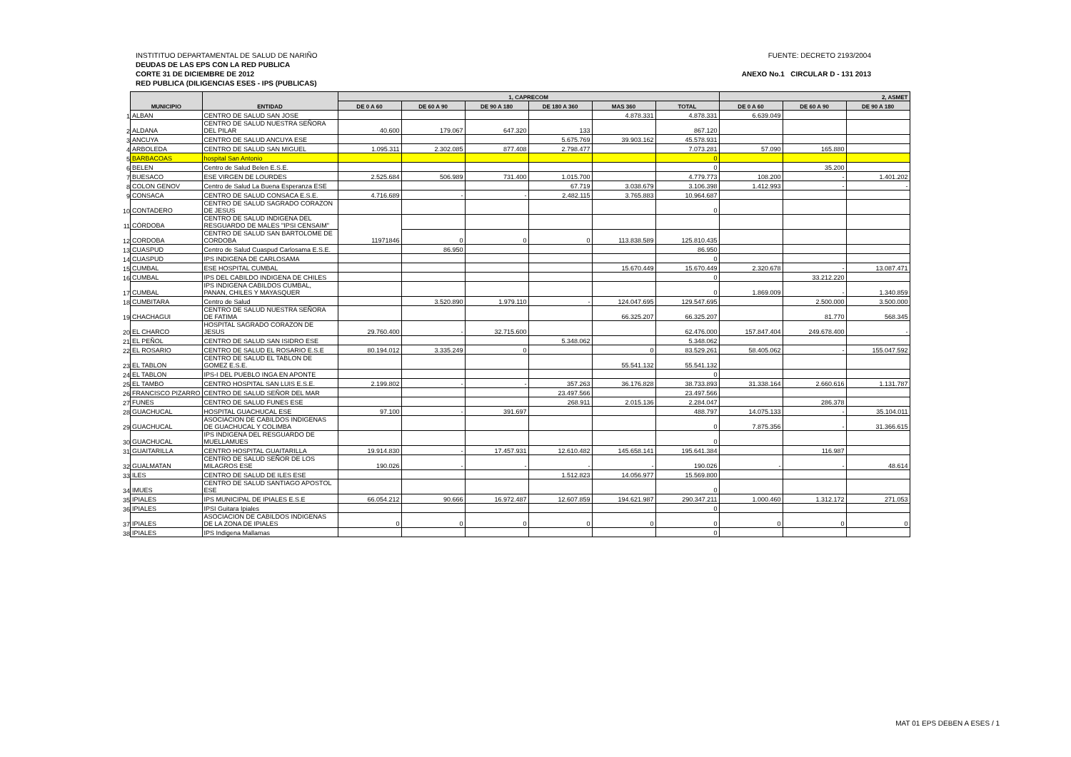INSTITITUO DEPARTAMENTAL DE SALUD DE NARIÑO FUENTE: DECRETO 2193/2004
DEUDAS DE LAS EPS CON LA RED PUBLICA
CORTE 31 DE DICIEMBRE DE 2012 ANEXO No.1 CIRCULAR D - 131 2013
RED PUBLICA (DILIGENCIAS ESES - IPS (PUBLICAS)
| | MUNICIPIO | ENTIDAD | 1, CAPRECOM | | | | | | 2, ASMET | | |
| | | | DE 0 A 60 | DE 60 A 90 | DE 90 A 180 | DE 180 A 360 | MAS 360 | TOTAL | DE 0 A 60 | DE 60 A 90 | DE 90 A 180 |
| 1 | ALBAN | CENTRO DE SALUD SAN JOSE | | | | | 4.878.331 | 4.878.331 | 6.639.049 | | |
| 2 | ALDANA | CENTRO DE SALUD NUESTRA SEÑORA DEL PILAR | 40.600 | 179.067 | 647.320 | 133 | | 867.120 | | | |
| 3 | ANCUYA | CENTRO DE SALUD ANCUYA ESE | | | | 5.675.769 | 39.903.162 | 45.578.931 | | | |
| 4 | ARBOLEDA | CENTRO DE SALUD SAN MIGUEL | 1.095.311 | 2.302.085 | 877.408 | 2.798.477 | | 7.073.281 | 57.090 | 165.880 | |
| 5 | BARBACOAS | hospital San Antonio | | | | | | 0 | | | |
| 6 | BELEN | Centro de Salud Belen E.S.E. | | | | | | 0 | | 35.200 | |
| 7 | BUESACO | ESE VIRGEN DE LOURDES | 2.525.684 | 506.989 | 731.400 | 1.015.700 | | 4.779.773 | 108.200 | - | 1.401.202 |
| 8 | COLON GENOV | Centro de Salud La Buena Esperanza ESE | | | | 67.719 | 3.038.679 | 3.106.398 | 1.412.993 | - | - |
| 9 | CONSACA | CENTRO DE SALUD CONSACA E.S.E. | 4.716.689 | - | - | 2.482.115 | 3.765.883 | 10.964.687 | | | |
| 10 | CONTADERO | CENTRO DE SALUD SAGRADO CORAZON DE JESUS | | | | | | 0 | | | |
| 11 | CÓRDOBA | CENTRO DE SALUD INDIGENA DEL RESGUARDO DE MALES "IPSI CENSAIM" | 11971846 | | | | | | | | |
| 12 | CORDOBA | CENTRO DE SALUD SAN BARTOLOME DE CORDOBA | | 0 | 0 | 0 | 113.838.589 | 125.810.435 | | | |
| 13 | CUASPUD | Centro de Salud Cuaspud Carlosama E.S.E. | | 86.950 | | | | 86.950 | | | |
| 14 | CUASPUD | IPS INDIGENA DE CARLOSAMA | | | | | | 0 | | | |
| 15 | CUMBAL | ESE HOSPITAL CUMBAL | | | | | 15.670.449 | 15.670.449 | 2.320.678 | - | 13.087.471 |
| 16 | CUMBAL | IPS DEL CABILDO INDIGENA DE CHILES | | | | | | 0 | | 33.212.220 | |
| 17 | CUMBAL | IPS INDIGENA CABILDOS CUMBAL, PANAN, CHILES Y MAYASQUER | | | | | | 0 | 1.869.009 | - | 1.340.859 |
| 18 | CUMBITARA | Centro de Salud | | 3.520.890 | 1.979.110 | - | 124.047.695 | 129.547.695 | | 2.500.000 | 3.500.000 |
| 19 | CHACHAGUI | CENTRO DE SALUD NUESTRA SEÑORA DE FATIMA | | | | | 66.325.207 | 66.325.207 | | 81.770 | 568.345 |
| 20 | EL CHARCO | HOSPITAL SAGRADO CORAZON DE JESUS | 29.760.400 | - | 32.715.600 | | | 62.476.000 | 157.847.404 | 249.678.400 | - |
| 21 | EL PEÑOL | CENTRO DE SALUD SAN ISIDRO ESE | | | | 5.348.062 | | 5.348.062 | | | |
| 22 | EL ROSARIO | CENTRO DE SALUD EL ROSARIO E.S.E | 80.194.012 | 3.335.249 | 0 | | 0 | 83.529.261 | 58.405.062 | - | 155.047.592 |
| 23 | EL TABLON | CENTRO DE SALUD EL TABLON DE GOMEZ E.S.E. | | | | | 55.541.132 | 55.541.132 | | | |
| 24 | EL TABLON | IPS-I DEL PUEBLO INGA EN APONTE | | | | | | 0 | | | |
| 25 | EL TAMBO | CENTRO HOSPITAL SAN LUIS E.S.E. | 2.199.802 | - | - | 357.263 | 36.176.828 | 38.733.893 | 31.338.164 | 2.660.616 | 1.131.787 |
| 26 | FRANCISCO PIZARRO | CENTRO DE SALUD SEÑOR DEL MAR | | | | 23.497.566 | | 23.497.566 | | | |
| 27 | FUNES | CENTRO DE SALUD FUNES ESE | | | | 268.911 | 2.015.136 | 2.284.047 | | 286.378 | |
| 28 | GUACHUCAL | HOSPITAL GUACHUCAL ESE | 97.100 | - | 391.697 | | | 488.797 | 14.075.133 | - | 35.104.011 |
| 29 | GUACHUCAL | ASOCIACION DE CABILDOS INDIGENAS DE GUACHUCAL Y COLIMBA | | | | | | 0 | 7.875.356 | - | 31.366.615 |
| 30 | GUACHUCAL | IPS INDIGENA DEL RESGUARDO DE MUELLAMUES | | | | | | 0 | | | |
| 31 | GUAITARILLA | CENTRO HOSPITAL GUAITARILLA | 19.914.830 | - | 17.457.931 | 12.610.482 | 145.658.141 | 195.641.384 | | 116.987 | |
| 32 | GUALMATAN | CENTRO DE SALUD SEÑOR DE LOS MILAGROS ESE | 190.026 | - | - | - | - | 190.026 | - | - | 48.614 |
| 33 | ILES | CENTRO DE SALUD DE ILES ESE | | | | 1.512.823 | 14.056.977 | 15.569.800 | | | |
| 34 | IMUES | CENTRO DE SALUD SANTIAGO APOSTOL ESE | | | | | | 0 | | | |
| 35 | IPIALES | IPS MUNICIPAL DE IPIALES E.S.E | 66.054.212 | 90.666 | 16.972.487 | 12.607.859 | 194.621.987 | 290.347.211 | 1.000.460 | 1.312.172 | 271.053 |
| 36 | IPIALES | IPSI Guitara Ipiales | | | | | | 0 | | | |
| 37 | IPIALES | ASOCIACION DE CABILDOS INDIGENAS DE LA ZONA DE IPIALES | 0 | 0 | 0 | 0 | 0 | 0 | 0 | 0 | 0 |
| 38 | IPIALES | IPS Indigena Mallamas | | | | | | 0 | | | |
MAT 01 EPS DEBEN A ESES / 1